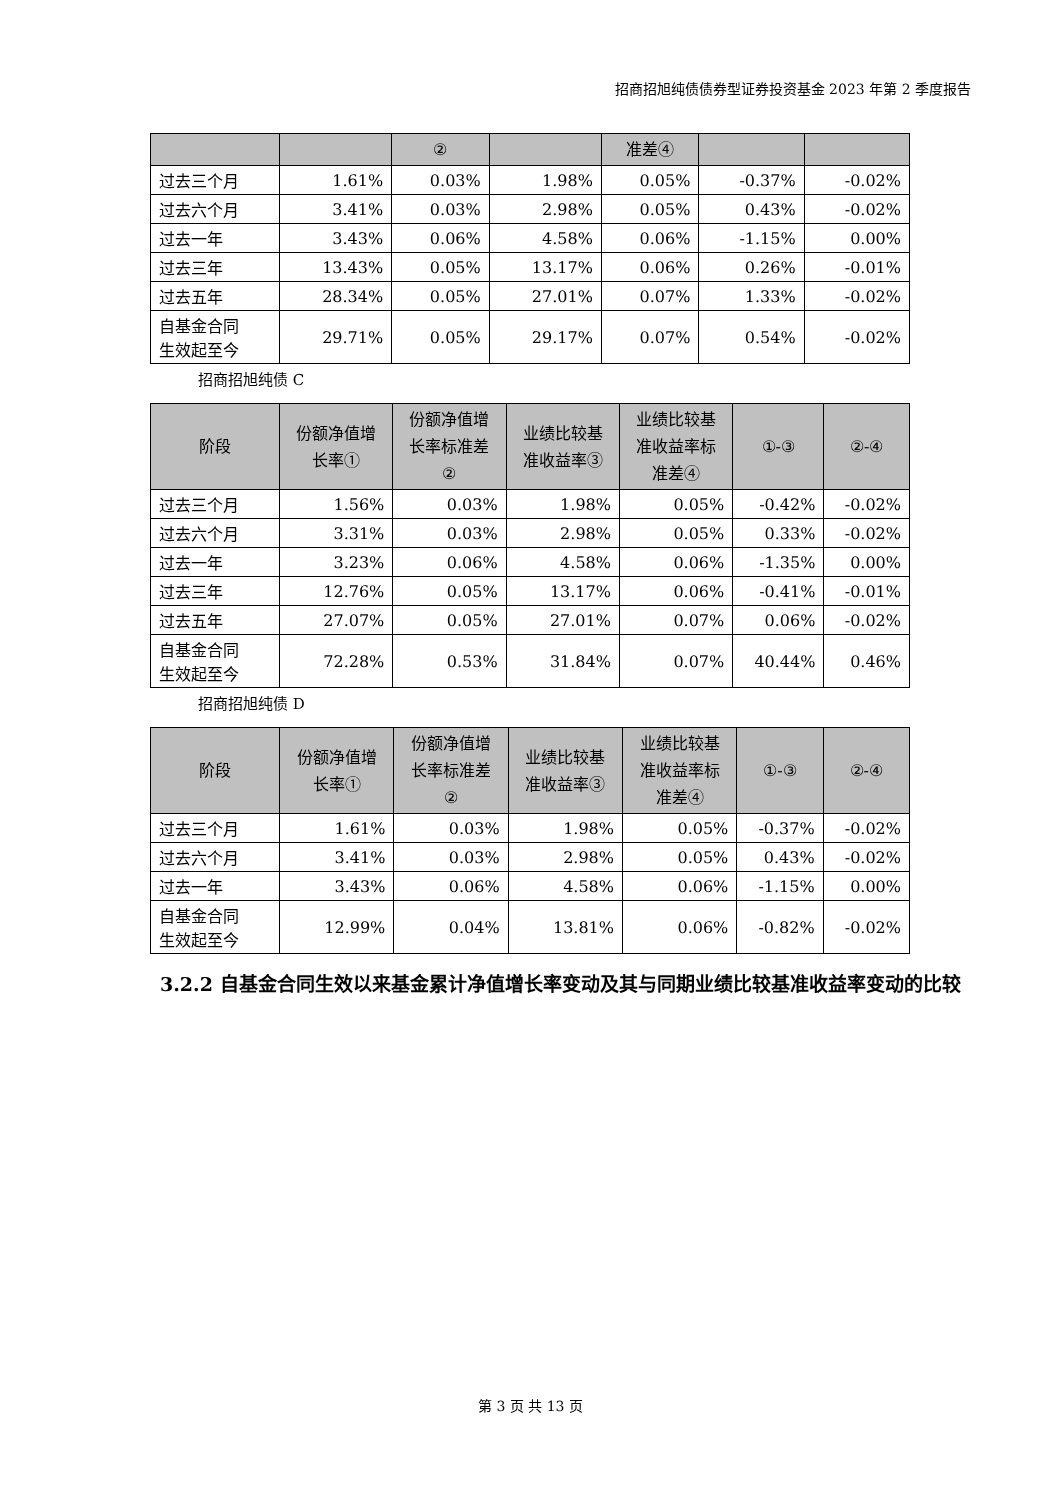招商招旭纯债债券型证券投资基金 2023 年第 2 季度报告
| | | ② | | 准差④ | | |
| --- | --- | --- | --- | --- | --- | --- |
| 过去三个月 | 1.61% | 0.03% | 1.98% | 0.05% | -0.37% | -0.02% |
| 过去六个月 | 3.41% | 0.03% | 2.98% | 0.05% | 0.43% | -0.02% |
| 过去一年 | 3.43% | 0.06% | 4.58% | 0.06% | -1.15% | 0.00% |
| 过去三年 | 13.43% | 0.05% | 13.17% | 0.06% | 0.26% | -0.01% |
| 过去五年 | 28.34% | 0.05% | 27.01% | 0.07% | 1.33% | -0.02% |
| 自基金合同 生效起至今 | 29.71% | 0.05% | 29.17% | 0.07% | 0.54% | -0.02% |
招商招旭纯债 C
| 阶段 | 份额净值增 长率① | 份额净值增 长率标准差 ② | 业绩比较基 准收益率③ | 业绩比较基 准收益率标 准差④ | ①-③ | ②-④ |
| --- | --- | --- | --- | --- | --- | --- |
| 过去三个月 | 1.56% | 0.03% | 1.98% | 0.05% | -0.42% | -0.02% |
| 过去六个月 | 3.31% | 0.03% | 2.98% | 0.05% | 0.33% | -0.02% |
| 过去一年 | 3.23% | 0.06% | 4.58% | 0.06% | -1.35% | 0.00% |
| 过去三年 | 12.76% | 0.05% | 13.17% | 0.06% | -0.41% | -0.01% |
| 过去五年 | 27.07% | 0.05% | 27.01% | 0.07% | 0.06% | -0.02% |
| 自基金合同 生效起至今 | 72.28% | 0.53% | 31.84% | 0.07% | 40.44% | 0.46% |
招商招旭纯债 D
| 阶段 | 份额净值增 长率① | 份额净值增 长率标准差 ② | 业绩比较基 准收益率③ | 业绩比较基 准收益率标 准差④ | ①-③ | ②-④ |
| --- | --- | --- | --- | --- | --- | --- |
| 过去三个月 | 1.61% | 0.03% | 1.98% | 0.05% | -0.37% | -0.02% |
| 过去六个月 | 3.41% | 0.03% | 2.98% | 0.05% | 0.43% | -0.02% |
| 过去一年 | 3.43% | 0.06% | 4.58% | 0.06% | -1.15% | 0.00% |
| 自基金合同 生效起至今 | 12.99% | 0.04% | 13.81% | 0.06% | -0.82% | -0.02% |
3.2.2 自基金合同生效以来基金累计净值增长率变动及其与同期业绩比较基准收益率变动的比较
第 3 页 共 13 页